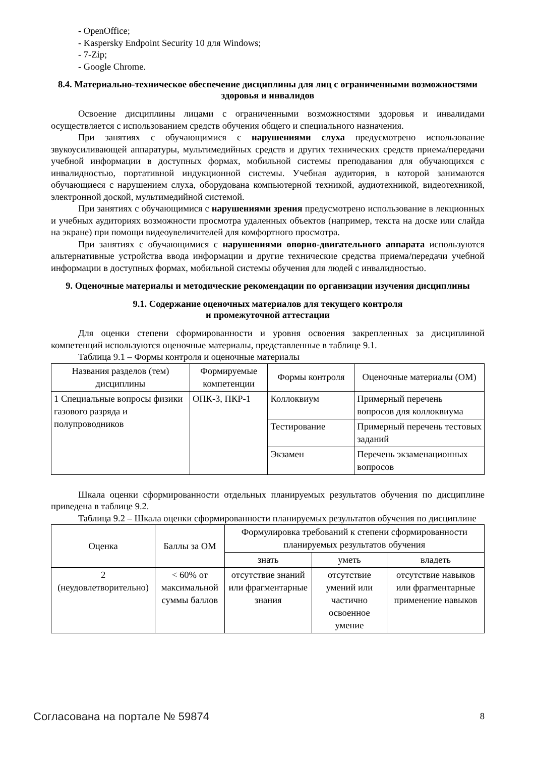- OpenOffice;
- Kaspersky Endpoint Security 10 для Windows;
- 7-Zip;
- Google Chrome.
8.4. Материально-техническое обеспечение дисциплины для лиц с ограниченными возможностями здоровья и инвалидов
Освоение дисциплины лицами с ограниченными возможностями здоровья и инвалидами осуществляется с использованием средств обучения общего и специального назначения.
При занятиях с обучающимися с нарушениями слуха предусмотрено использование звукоусиливающей аппаратуры, мультимедийных средств и других технических средств приема/передачи учебной информации в доступных формах, мобильной системы преподавания для обучающихся с инвалидностью, портативной индукционной системы. Учебная аудитория, в которой занимаются обучающиеся с нарушением слуха, оборудована компьютерной техникой, аудиотехникой, видеотехникой, электронной доской, мультимедийной системой.
При занятиях с обучающимися с нарушениями зрения предусмотрено использование в лекционных и учебных аудиториях возможности просмотра удаленных объектов (например, текста на доске или слайда на экране) при помощи видеоувеличителей для комфортного просмотра.
При занятиях с обучающимися с нарушениями опорно-двигательного аппарата используются альтернативные устройства ввода информации и другие технические средства приема/передачи учебной информации в доступных формах, мобильной системы обучения для людей с инвалидностью.
9. Оценочные материалы и методические рекомендации по организации изучения дисциплины
9.1. Содержание оценочных материалов для текущего контроля
и промежуточной аттестации
Для оценки степени сформированности и уровня освоения закрепленных за дисциплиной компетенций используются оценочные материалы, представленные в таблице 9.1.
Таблица 9.1 – Формы контроля и оценочные материалы
| Названия разделов (тем) дисциплины | Формируемые компетенции | Формы контроля | Оценочные материалы (ОМ) |
| --- | --- | --- | --- |
| 1 Специальные вопросы физики газового разряда и полупроводников | ОПК-3, ПКР-1 | Коллоквиум | Примерный перечень вопросов для коллоквиума |
| | | Тестирование | Примерный перечень тестовых заданий |
| | | Экзамен | Перечень экзаменационных вопросов |
Шкала оценки сформированности отдельных планируемых результатов обучения по дисциплине приведена в таблице 9.2.
Таблица 9.2 – Шкала оценки сформированности планируемых результатов обучения по дисциплине
| Оценка | Баллы за ОМ | Формулировка требований к степени сформированности планируемых результатов обучения | | |
| --- | --- | --- | --- | --- |
| | | знать | уметь | владеть |
| 2 (неудовлетворительно) | < 60% от максимальной суммы баллов | отсутствие знаний или фрагментарные знания | отсутствие умений или частично освоенное умение | отсутствие навыков или фрагментарные применение навыков |
Согласована на портале № 59874 8